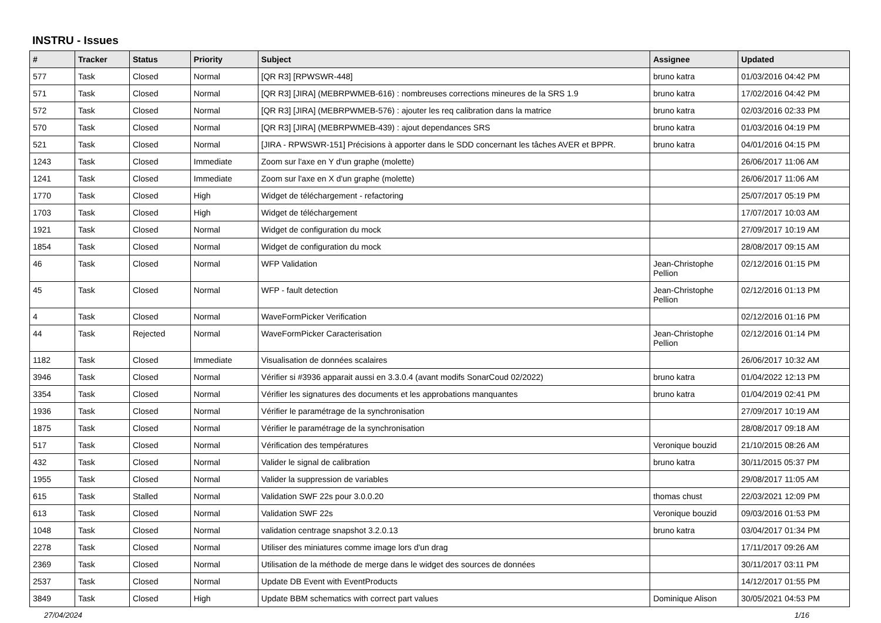INSTRU - Issues
| # | Tracker | Status | Priority | Subject | Assignee | Updated |
| --- | --- | --- | --- | --- | --- | --- |
| 577 | Task | Closed | Normal | [QR R3] [RPWSWR-448] | bruno katra | 01/03/2016 04:42 PM |
| 571 | Task | Closed | Normal | [QR R3] [JIRA] (MEBRPWMEB-616) : nombreuses corrections mineures de la SRS 1.9 | bruno katra | 17/02/2016 04:42 PM |
| 572 | Task | Closed | Normal | [QR R3] [JIRA] (MEBRPWMEB-576) : ajouter les req calibration dans la matrice | bruno katra | 02/03/2016 02:33 PM |
| 570 | Task | Closed | Normal | [QR R3] [JIRA] (MEBRPWMEB-439) : ajout dependances SRS | bruno katra | 01/03/2016 04:19 PM |
| 521 | Task | Closed | Normal | [JIRA - RPWSWR-151] Précisions à apporter dans le SDD concernant les tâches AVER et BPPR. | bruno katra | 04/01/2016 04:15 PM |
| 1243 | Task | Closed | Immediate | Zoom sur l'axe en Y d'un graphe (molette) | | 26/06/2017 11:06 AM |
| 1241 | Task | Closed | Immediate | Zoom sur l'axe en X d'un graphe (molette) | | 26/06/2017 11:06 AM |
| 1770 | Task | Closed | High | Widget de téléchargement - refactoring | | 25/07/2017 05:19 PM |
| 1703 | Task | Closed | High | Widget de téléchargement | | 17/07/2017 10:03 AM |
| 1921 | Task | Closed | Normal | Widget de configuration du mock | | 27/09/2017 10:19 AM |
| 1854 | Task | Closed | Normal | Widget de configuration du mock | | 28/08/2017 09:15 AM |
| 46 | Task | Closed | Normal | WFP Validation | Jean-Christophe Pellion | 02/12/2016 01:15 PM |
| 45 | Task | Closed | Normal | WFP - fault detection | Jean-Christophe Pellion | 02/12/2016 01:13 PM |
| 4 | Task | Closed | Normal | WaveFormPicker Verification | | 02/12/2016 01:16 PM |
| 44 | Task | Rejected | Normal | WaveFormPicker Caracterisation | Jean-Christophe Pellion | 02/12/2016 01:14 PM |
| 1182 | Task | Closed | Immediate | Visualisation de données scalaires | | 26/06/2017 10:32 AM |
| 3946 | Task | Closed | Normal | Vérifier si #3936 apparait aussi en 3.3.0.4 (avant modifs SonarCoud 02/2022) | bruno katra | 01/04/2022 12:13 PM |
| 3354 | Task | Closed | Normal | Vérifier les signatures des documents et les approbations manquantes | bruno katra | 01/04/2019 02:41 PM |
| 1936 | Task | Closed | Normal | Vérifier le paramétrage de la synchronisation | | 27/09/2017 10:19 AM |
| 1875 | Task | Closed | Normal | Vérifier le paramétrage de la synchronisation | | 28/08/2017 09:18 AM |
| 517 | Task | Closed | Normal | Vérification des températures | Veronique bouzid | 21/10/2015 08:26 AM |
| 432 | Task | Closed | Normal | Valider le signal de calibration | bruno katra | 30/11/2015 05:37 PM |
| 1955 | Task | Closed | Normal | Valider la suppression de variables | | 29/08/2017 11:05 AM |
| 615 | Task | Stalled | Normal | Validation SWF 22s pour 3.0.0.20 | thomas chust | 22/03/2021 12:09 PM |
| 613 | Task | Closed | Normal | Validation SWF 22s | Veronique bouzid | 09/03/2016 01:53 PM |
| 1048 | Task | Closed | Normal | validation centrage snapshot 3.2.0.13 | bruno katra | 03/04/2017 01:34 PM |
| 2278 | Task | Closed | Normal | Utiliser des miniatures comme image lors d'un drag | | 17/11/2017 09:26 AM |
| 2369 | Task | Closed | Normal | Utilisation de la méthode de merge dans le widget des sources de données | | 30/11/2017 03:11 PM |
| 2537 | Task | Closed | Normal | Update DB Event with EventProducts | | 14/12/2017 01:55 PM |
| 3849 | Task | Closed | High | Update BBM schematics with correct part values | Dominique Alison | 30/05/2021 04:53 PM |
27/04/2024 1/16